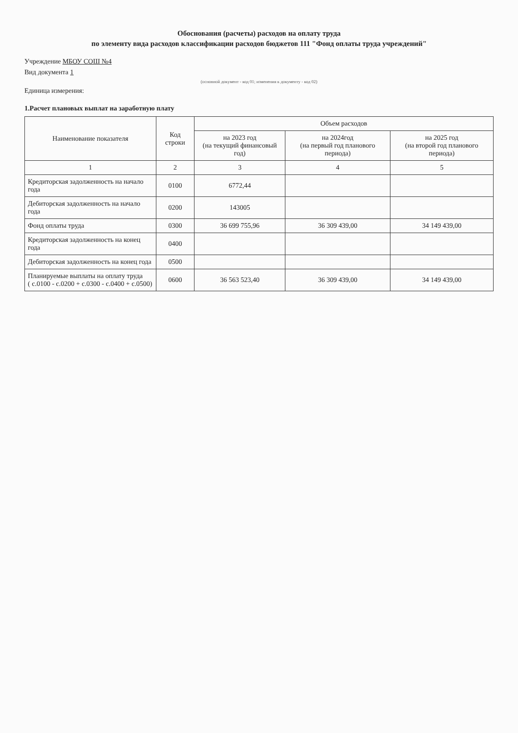Обоснования (расчеты) расходов на оплату труда
по элементу вида расходов классификации расходов бюджетов 111 "Фонд оплаты труда учреждений"
Учреждение МБОУ СОШ №4
Вид документа 1
(основной документ - код 01; изменения к документу - код 02)
Единица измерения:
1.Расчет плановых выплат на заработную плату
| Наименование показателя | Код строки | Объем расходов | | |
| --- | --- | --- | --- | --- |
| | | на 2023 год (на текущий финансовый год) | на 2024год (на первый год планового периода) | на 2025 год (на второй год планового периода) |
| 1 | 2 | 3 | 4 | 5 |
| Кредиторская задолженность на начало года | 0100 | 6772,44 | | |
| Дебиторская задолженность на начало года | 0200 | 143005 | | |
| Фонд оплаты труда | 0300 | 36 699 755,96 | 36 309 439,00 | 34 149 439,00 |
| Кредиторская задолженность на конец года | 0400 | | | |
| Дебиторская задолженность на конец года | 0500 | | | |
| Планируемые выплаты на оплату труда ( с.0100 - с.0200 + с.0300 - с.0400 + с.0500) | 0600 | 36 563 523,40 | 36 309 439,00 | 34 149 439,00 |